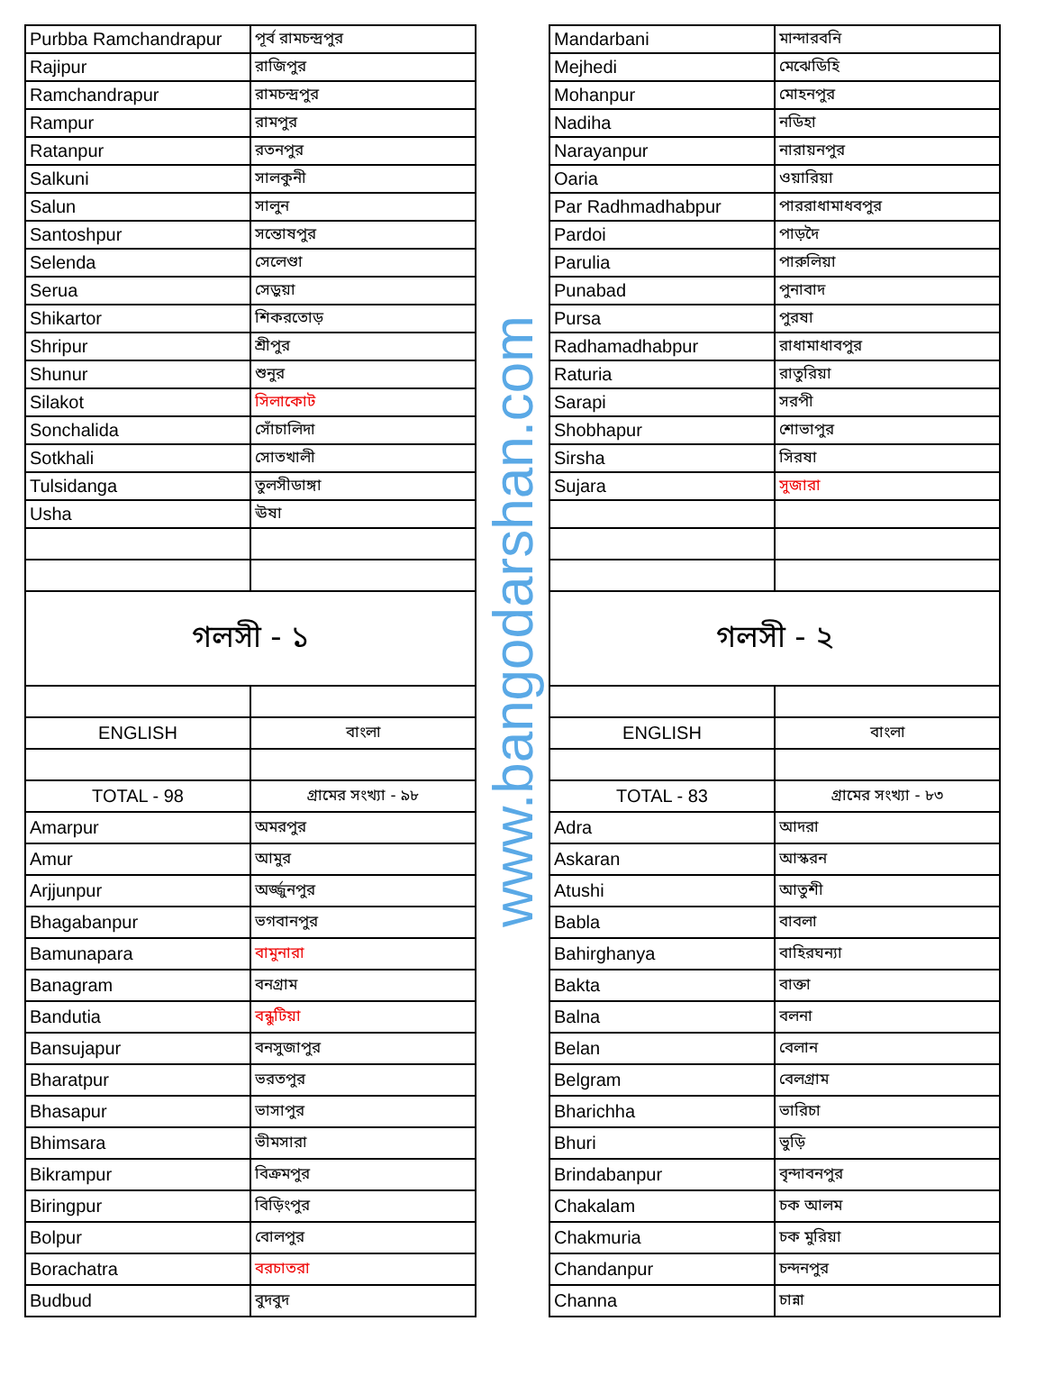| Purbba Ramchandrapur | পূর্ব রামচন্দ্রপুর | www.bangodarshan.com | Mandarbani | মান্দারবনি |
| Rajipur | রাজিপুর | | Mejhedi | মেঝেডিহি |
| Ramchandrapur | রামচন্দ্রপুর | | Mohanpur | মোহনপুর |
| Rampur | রামপুর | | Nadiha | নডিহা |
| Ratanpur | রতনপুর | | Narayanpur | নারায়নপুর |
| Salkuni | সালকুনী | | Oaria | ওয়ারিয়া |
| Salun | সালুন | | Par Radhmadhabpur | পাররাধামাধবপুর |
| Santoshpur | সন্তোষপুর | | Pardoi | পাড়দৈ |
| Selenda | সেলেণ্ডা | | Parulia | পারুলিয়া |
| Serua | সেড়ুয়া | | Punabad | পুনাবাদ |
| Shikartor | শিকরতোড় | | Pursa | পুরষা |
| Shripur | শ্রীপুর | | Radhamadhabpur | রাধামাধাবপুর |
| Shunur | শুনুর | | Raturia | রাতুরিয়া |
| Silakot | সিলাকোট | | Sarapi | সরপী |
| Sonchalida | সোঁচালিদা | | Shobhapur | শোভাপুর |
| Sotkhali | সোতখালী | | Sirsha | সিরষা |
| Tulsidanga | তুলসীডাঙ্গা | | Sujara | সুজারা |
| Usha | ঊষা | | | |
| গলসী - ১ | | | গলসী - ২ | |
| ENGLISH | বাংলা | | ENGLISH | বাংলা |
| TOTAL - 98 | গ্রামের সংখ্যা - ৯৮ | | TOTAL - 83 | গ্রামের সংখ্যা - ৮৩ |
| Amarpur | অমরপুর | | Adra | আদরা |
| Amur | আমুর | | Askaran | আস্করন |
| Arjjunpur | অর্জ্জুনপুর | | Atushi | আতুশী |
| Bhagabanpur | ভগবানপুর | | Babla | বাবলা |
| Bamunapara | বামুনারা | | Bahirghanya | বাহিরঘন্যা |
| Banagram | বনগ্রাম | | Bakta | বাক্তা |
| Bandutia | বন্ধুটিয়া | | Balna | বলনা |
| Bansujapur | বনসুজাপুর | | Belan | বেলান |
| Bharatpur | ভরতপুর | | Belgram | বেলগ্রাম |
| Bhasapur | ভাসাপুর | | Bharichha | ভারিচা |
| Bhimsara | ভীমসারা | | Bhuri | ভুড়ি |
| Bikrampur | বিক্রমপুর | | Brindabanpur | বৃন্দাবনপুর |
| Biringpur | বিড়িংপুর | | Chakalam | চক আলম |
| Bolpur | বোলপুর | | Chakmuria | চক মুরিয়া |
| Borachatra | বরচাতরা | | Chandanpur | চন্দনপুর |
| Budbud | বুদবুদ | | Channa | চান্না |